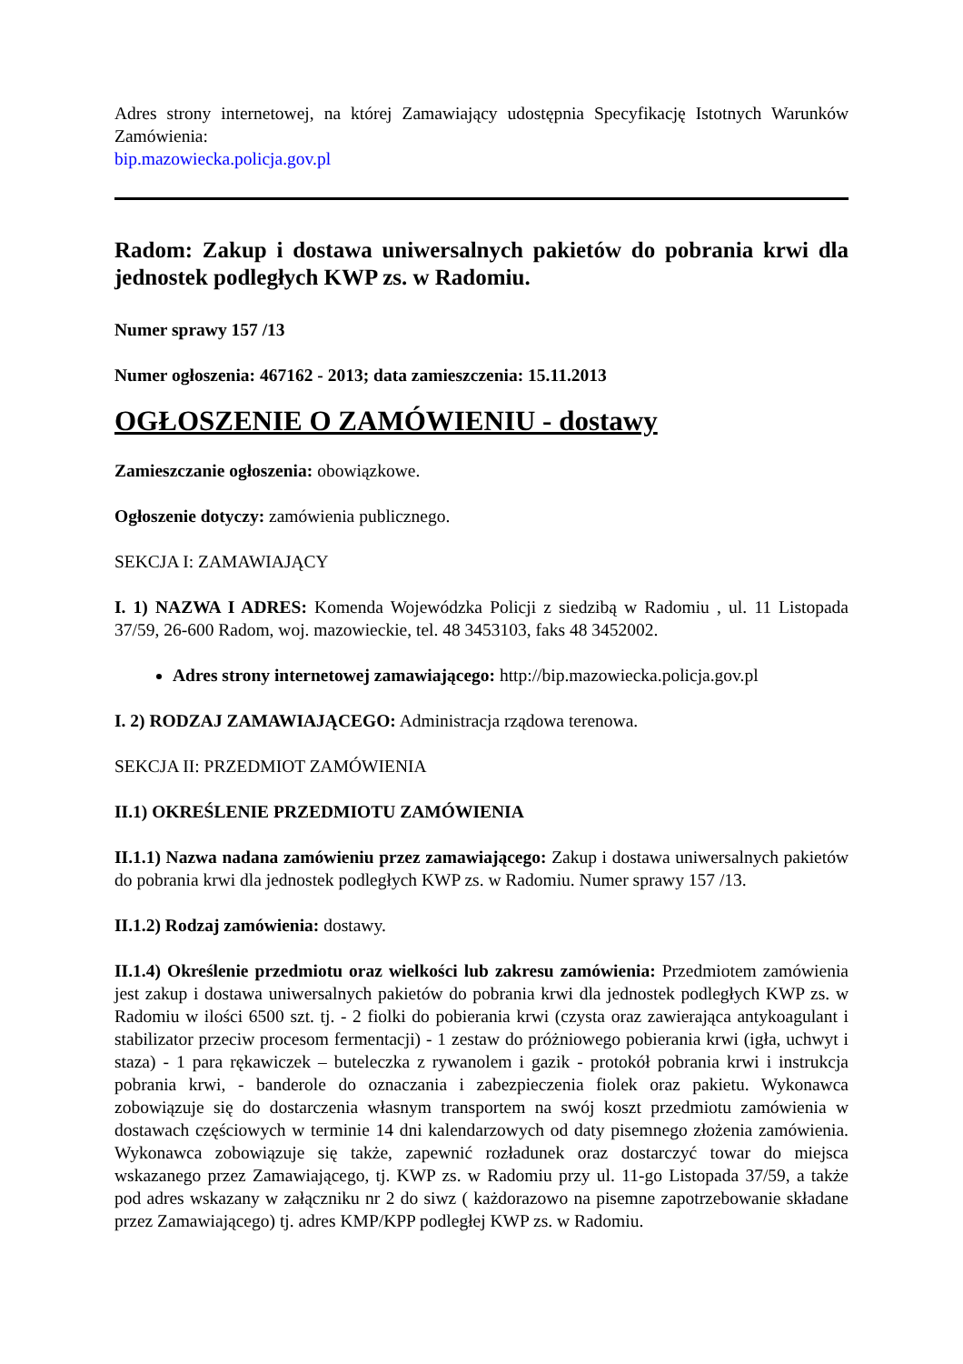Adres strony internetowej, na której Zamawiający udostępnia Specyfikację Istotnych Warunków Zamówienia:
bip.mazowiecka.policja.gov.pl
Radom: Zakup i dostawa uniwersalnych pakietów do pobrania krwi dla jednostek podległych KWP zs. w Radomiu.
Numer sprawy 157 /13
Numer ogłoszenia: 467162 - 2013; data zamieszczenia: 15.11.2013
OGŁOSZENIE O ZAMÓWIENIU - dostawy
Zamieszczanie ogłoszenia: obowiązkowe.
Ogłoszenie dotyczy: zamówienia publicznego.
SEKCJA I: ZAMAWIAJĄCY
I. 1) NAZWA I ADRES: Komenda Wojewódzka Policji z siedzibą w Radomiu , ul. 11 Listopada 37/59, 26-600 Radom, woj. mazowieckie, tel. 48 3453103, faks 48 3452002.
Adres strony internetowej zamawiającego: http://bip.mazowiecka.policja.gov.pl
I. 2) RODZAJ ZAMAWIAJĄCEGO: Administracja rządowa terenowa.
SEKCJA II: PRZEDMIOT ZAMÓWIENIA
II.1) OKREŚLENIE PRZEDMIOTU ZAMÓWIENIA
II.1.1) Nazwa nadana zamówieniu przez zamawiającego: Zakup i dostawa uniwersalnych pakietów do pobrania krwi dla jednostek podległych KWP zs. w Radomiu. Numer sprawy 157 /13.
II.1.2) Rodzaj zamówienia: dostawy.
II.1.4) Określenie przedmiotu oraz wielkości lub zakresu zamówienia: Przedmiotem zamówienia jest zakup i dostawa uniwersalnych pakietów do pobrania krwi dla jednostek podległych KWP zs. w Radomiu w ilości 6500 szt. tj. - 2 fiolki do pobierania krwi (czysta oraz zawierająca antykoagulant i stabilizator przeciw procesom fermentacji) - 1 zestaw do próżniowego pobierania krwi (igła, uchwyt i staza) - 1 para rękawiczek – buteleczka z rywanolem i gazik - protokół pobrania krwi i instrukcja pobrania krwi, - banderole do oznaczania i zabezpieczenia fiolek oraz pakietu. Wykonawca zobowiązuje się do dostarczenia własnym transportem na swój koszt przedmiotu zamówienia w dostawach częściowych w terminie 14 dni kalendarzowych od daty pisemnego złożenia zamówienia. Wykonawca zobowiązuje się także, zapewnić rozładunek oraz dostarczyć towar do miejsca wskazanego przez Zamawiającego, tj. KWP zs. w Radomiu przy ul. 11-go Listopada 37/59, a także pod adres wskazany w załączniku nr 2 do siwz ( każdorazowo na pisemne zapotrzebowanie składane przez Zamawiającego) tj. adres KMP/KPP podległej KWP zs. w Radomiu.